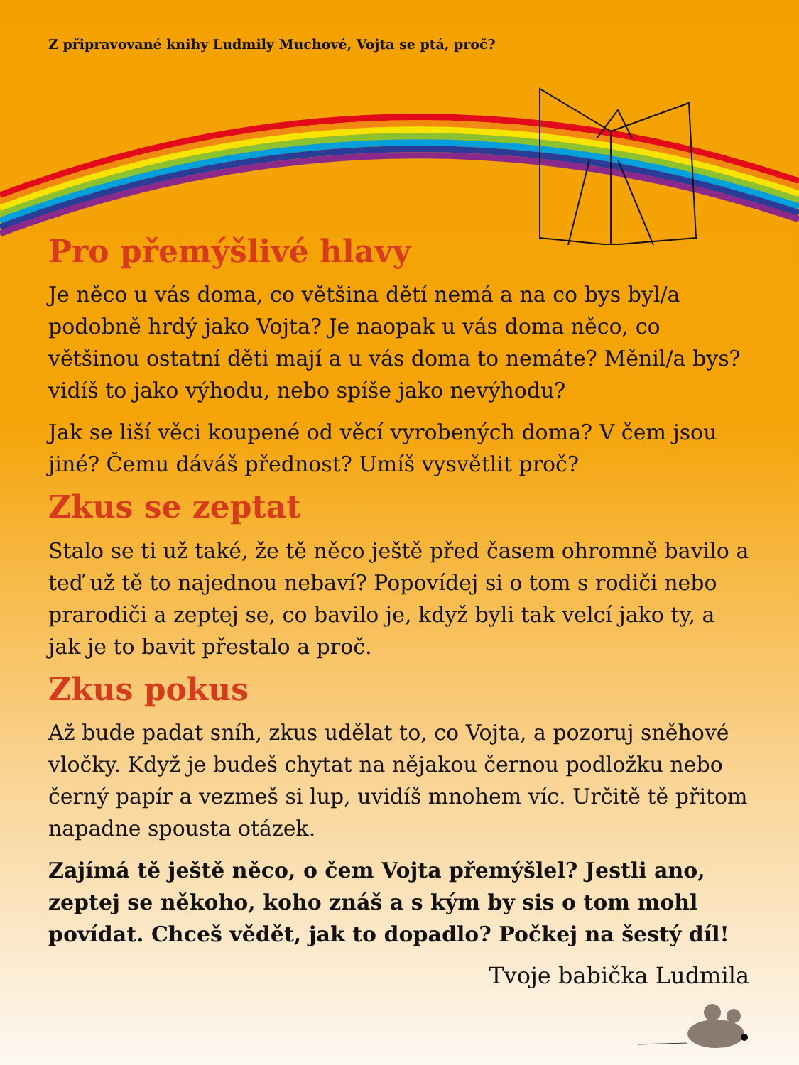Z připravované knihy Ludmily Muchové, Vojta se ptá, proč?
Pro přemýšlivé hlavy
Je něco u vás doma, co většina dětí nemá a na co bys byl/a podobně hrdý jako Vojta? Je naopak u vás doma něco, co většinou ostatní děti mají a u vás doma to nemáte? Měnil/a bys? vidíš to jako výhodu, nebo spíše jako nevýhodu?
Jak se liší věci koupené od věcí vyrobených doma? V čem jsou jiné? Čemu dáváš přednost? Umíš vysvětlit proč?
Zkus se zeptat
Stalo se ti už také, že tě něco ještě před časem ohromně bavilo a teď už tě to najednou nebaví? Popovídej si o tom s rodiči nebo prarodiči a zeptej se, co bavilo je, když byli tak velcí jako ty, a jak je to bavit přestalo a proč.
Zkus pokus
Až bude padat sníh, zkus udělat to, co Vojta, a pozoruj sněhové vločky. Když je budeš chytat na nějakou černou podložku nebo černý papír a vezmeš si lup, uvidíš mnohem víc. Určitě tě přitom napadne spousta otázek.
Zajímá tě ještě něco, o čem Vojta přemýšlel? Jestli ano, zeptej se někoho, koho znáš a s kým by sis o tom mohl povídat. Chceš vědět, jak to dopadlo? Počkej na šestý díl!
Tvoje babička Ludmila